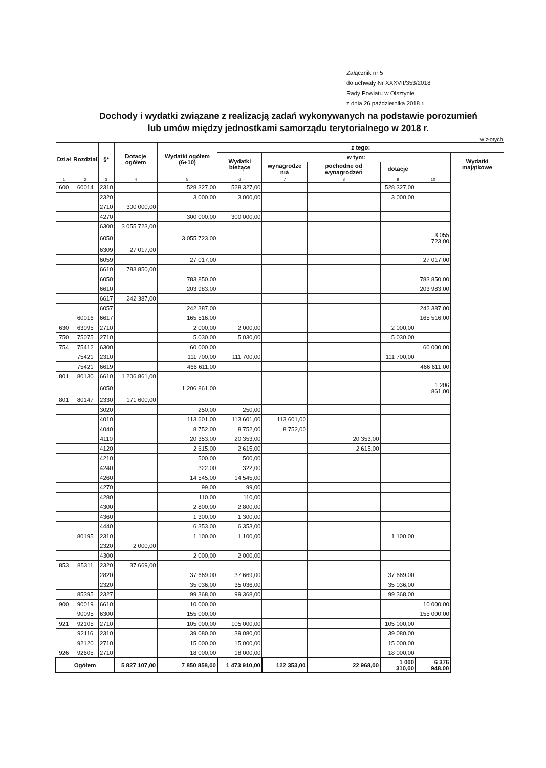Załącznik nr 5
do uchwały Nr XXXVII/353/2018
Rady Powiatu w Olsztynie
z dnia 26 października 2018 r.
Dochody i wydatki związane z realizacją zadań wykonywanych na podstawie porozumień
lub umów między jednostkami samorządu terytorialnego w 2018 r.
w złotych
| Dział | Rozdział | §* | Dotacje ogółem | Wydatki ogółem (6+10) | z tego: | | | | | |
| --- | --- | --- | --- | --- | --- | --- | --- | --- | --- | --- |
| | | | | | Wydatki bieżące | w tym: | | | | Wydatki majątkowe |
| | | | | | | wynagrodze nia | pochodne od wynagrodzeń | dotacje | | |
| 1 | 2 | 3 | 4 | 5 | 6 | 7 | 8 | 9 | 10 | |
| 600 | 60014 | 2310 | | 528 327,00 | 528 327,00 | | | 528 327,00 | | |
| | | 2320 | | 3 000,00 | 3 000,00 | | | 3 000,00 | | |
| | | 2710 | 300 000,00 | | | | | | | |
| | | 4270 | | 300 000,00 | 300 000,00 | | | | | |
| | | 6300 | 3 055 723,00 | | | | | | | |
| | | 6050 | | 3 055 723,00 | | | | | 3 055 723,00 | |
| | | 6309 | 27 017,00 | | | | | | | |
| | | 6059 | | 27 017,00 | | | | | 27 017,00 | |
| | | 6610 | 783 850,00 | | | | | | | |
| | | 6050 | | 783 850,00 | | | | | 783 850,00 | |
| | | 6610 | | 203 983,00 | | | | | 203 983,00 | |
| | | 6617 | 242 387,00 | | | | | | | |
| | | 6057 | | 242 387,00 | | | | | 242 387,00 | |
| | 60016 | 6617 | | 165 516,00 | | | | | 165 516,00 | |
| 630 | 63095 | 2710 | | 2 000,00 | 2 000,00 | | | 2 000,00 | | |
| 750 | 75075 | 2710 | | 5 030,00 | 5 030,00 | | | 5 030,00 | | |
| 754 | 75412 | 6300 | | 60 000,00 | | | | | 60 000,00 | |
| | 75421 | 2310 | | 111 700,00 | 111 700,00 | | | 111 700,00 | | |
| | 75421 | 6619 | | 466 611,00 | | | | | 466 611,00 | |
| 801 | 80130 | 6610 | 1 206 861,00 | | | | | | | |
| | | 6050 | | 1 206 861,00 | | | | | 1 206 861,00 | |
| 801 | 80147 | 2330 | 171 600,00 | | | | | | | |
| | | 3020 | | 250,00 | 250,00 | | | | | |
| | | 4010 | | 113 601,00 | 113 601,00 | 113 601,00 | | | | |
| | | 4040 | | 8 752,00 | 8 752,00 | 8 752,00 | | | | |
| | | 4110 | | 20 353,00 | 20 353,00 | | 20 353,00 | | | |
| | | 4120 | | 2 615,00 | 2 615,00 | | 2 615,00 | | | |
| | | 4210 | | 500,00 | 500,00 | | | | | |
| | | 4240 | | 322,00 | 322,00 | | | | | |
| | | 4260 | | 14 545,00 | 14 545,00 | | | | | |
| | | 4270 | | 99,00 | 99,00 | | | | | |
| | | 4280 | | 110,00 | 110,00 | | | | | |
| | | 4300 | | 2 800,00 | 2 800,00 | | | | | |
| | | 4360 | | 1 300,00 | 1 300,00 | | | | | |
| | | 4440 | | 6 353,00 | 6 353,00 | | | | | |
| | 80195 | 2310 | | 1 100,00 | 1 100,00 | | | 1 100,00 | | |
| | | 2320 | 2 000,00 | | | | | | | |
| | | 4300 | | 2 000,00 | 2 000,00 | | | | | |
| 853 | 85311 | 2320 | 37 669,00 | | | | | | | |
| | | 2820 | | 37 669,00 | 37 669,00 | | | 37 669,00 | | |
| | | 2320 | | 35 036,00 | 35 036,00 | | | 35 036,00 | | |
| | 85395 | 2327 | | 99 368,00 | 99 368,00 | | | 99 368,00 | | |
| 900 | 90019 | 6610 | | 10 000,00 | | | | | 10 000,00 | |
| | 90095 | 6300 | | 155 000,00 | | | | | 155 000,00 | |
| 921 | 92105 | 2710 | | 105 000,00 | 105 000,00 | | | 105 000,00 | | |
| | 92116 | 2310 | | 39 080,00 | 39 080,00 | | | 39 080,00 | | |
| | 92120 | 2710 | | 15 000,00 | 15 000,00 | | | 15 000,00 | | |
| 926 | 92605 | 2710 | | 18 000,00 | 18 000,00 | | | 18 000,00 | | |
| Ogółem | | | 5 827 107,00 | 7 850 858,00 | 1 473 910,00 | 122 353,00 | 22 968,00 | 1 000 310,00 | 6 376 948,00 | |